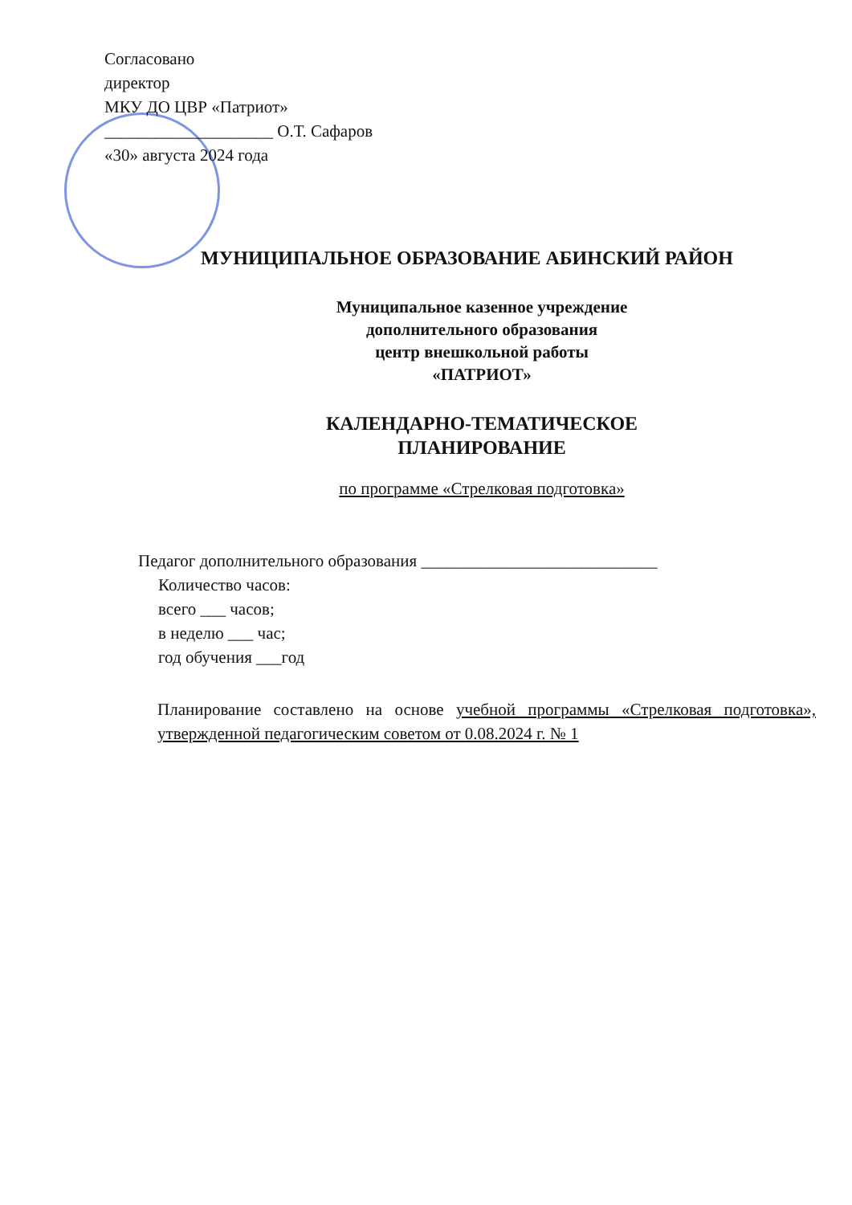Согласовано
директор
МКУ ДО ЦВР «Патриот»
____________________ О.Т. Сафаров
«30» августа 2024 года
МУНИЦИПАЛЬНОЕ ОБРАЗОВАНИЕ АБИНСКИЙ РАЙОН
Муниципальное казенное учреждение
дополнительного образования
центр внешкольной работы
«ПАТРИОТ»
КАЛЕНДАРНО-ТЕМАТИЧЕСКОЕ
ПЛАНИРОВАНИЕ
по программе «Стрелковая подготовка»
Педагог дополнительного образования ____________________________
Количество часов:
всего ___ часов;
в неделю ___ час;
год обучения ___год
Планирование составлено на основе учебной программы «Стрелковая подготовка», утвержденной педагогическим советом от 0.08.2024 г. № 1